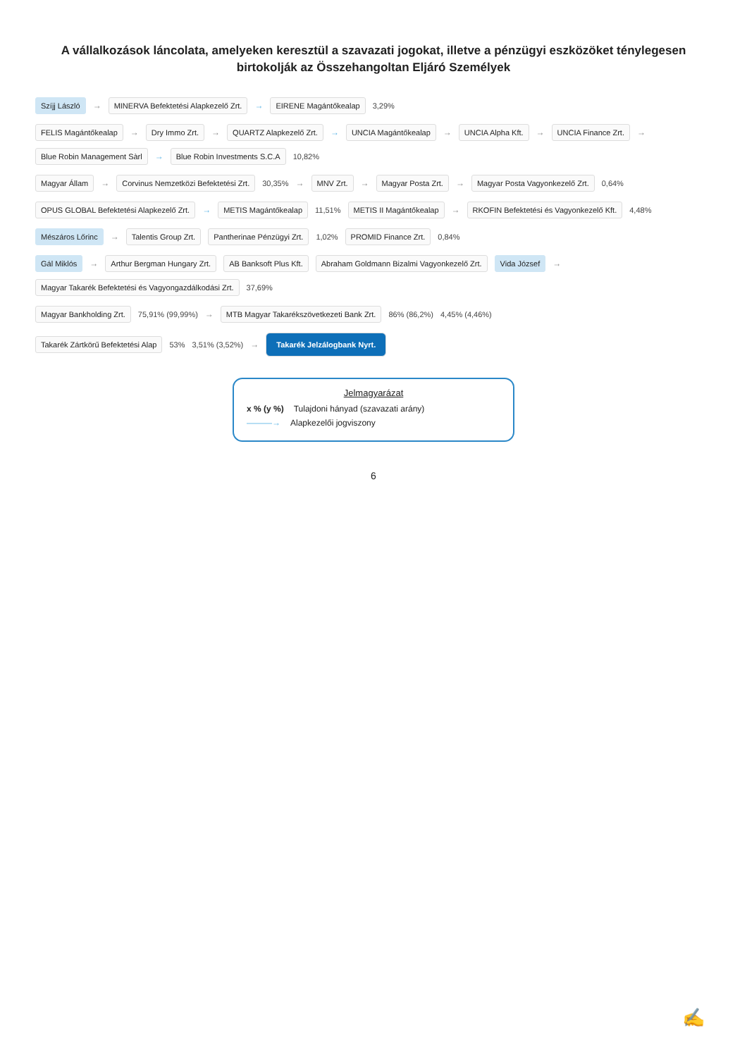A vállalkozások láncolata, amelyeken keresztül a szavazati jogokat, illetve a pénzügyi eszközöket ténylegesen birtokolják az Összehangoltan Eljáró Személyek
Szíjj László → MINERVA Befektetési Alapkezelő Zrt. → EIRENE Magántőkealap 3,29%
FELIS Magántőkealap → Dry Immo Zrt. → QUARTZ Alapkezelő Zrt. → UNCIA Magántőkealap → UNCIA Alpha Kft. → UNCIA Finance Zrt. → Blue Robin Management Sàrl → Blue Robin Investments S.C.A 10,82%
Magyar Állam → Corvinus Nemzetközi Befektetési Zrt. 30,35% → MNV Zrt. → Magyar Posta Zrt. → Magyar Posta Vagyonkezelő Zrt. 0,64%
OPUS GLOBAL Befektetési Alapkezelő Zrt. → METIS Magántőkealap 11,51% METIS II Magántőkealap → RKOFIN Befektetési és Vagyonkezelő Kft. 4,48%
Mészáros Lőrinc → Talentis Group Zrt. Pantherinae Pénzügyi Zrt. 1,02% PROMID Finance Zrt. 0,84%
Gál Miklós → Arthur Bergman Hungary Zrt. AB Banksoft Plus Kft. Abraham Goldmann Bizalmi Vagyonkezelő Zrt. Vida József → Magyar Takarék Befektetési és Vagyongazdálkodási Zrt. 37,69%
Magyar Bankholding Zrt. 75,91% (99,99%) → MTB Magyar Takarékszövetkezeti Bank Zrt. 86% (86,2%) 4,45% (4,46%)
Takarék Zártkörű Befektetési Alap 53% 3,51% (3,52%) → Takarék Jelzálogbank Nyrt.
Jelmagyarázat
x % (y %) Tulajdoni hányad (szavazati arány)
———→ Alapkezelői jogviszony
6
✍